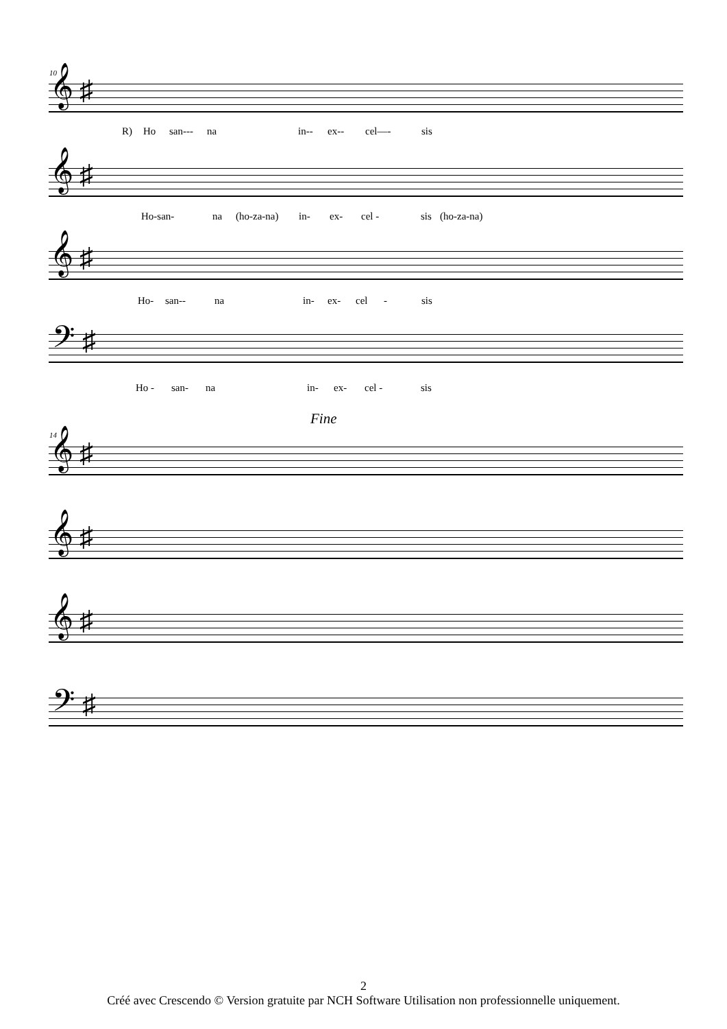10
𝄞 ♯
R) Ho san--- na in-- ex-- cel—- sis
𝄞 ♯
Ho-san- na (ho-za-na) in- ex- cel - sis (ho-za-na)
𝄞 ♯
Ho- san-- na in- ex- cel - sis
𝄢 ♯
Ho - san- na in- ex- cel - sis
Fine
14
𝄞 ♯
𝄞 ♯
𝄞 ♯
𝄢 ♯
2
Créé avec Crescendo © Version gratuite par NCH Software Utilisation non professionnelle uniquement.